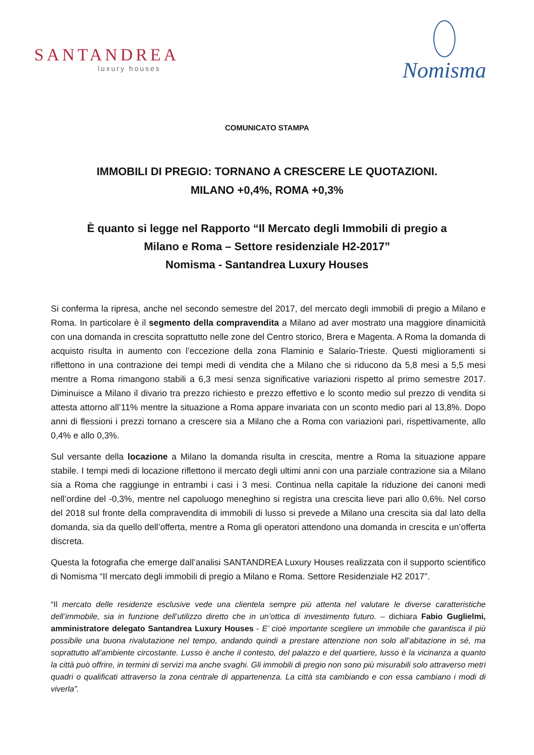SANTANDREA
luxury houses
Nomisma
COMUNICATO STAMPA
IMMOBILI DI PREGIO: TORNANO A CRESCERE LE QUOTAZIONI.
MILANO +0,4%, ROMA +0,3%
È quanto si legge nel Rapporto “Il Mercato degli Immobili di pregio a
Milano e Roma – Settore residenziale H2-2017”
Nomisma - Santandrea Luxury Houses
Si conferma la ripresa, anche nel secondo semestre del 2017, del mercato degli immobili di pregio a Milano e Roma. In particolare è il segmento della compravendita a Milano ad aver mostrato una maggiore dinamicità con una domanda in crescita soprattutto nelle zone del Centro storico, Brera e Magenta. A Roma la domanda di acquisto risulta in aumento con l’eccezione della zona Flaminio e Salario-Trieste. Questi miglioramenti si riflettono in una contrazione dei tempi medi di vendita che a Milano che si riducono da 5,8 mesi a 5,5 mesi mentre a Roma rimangono stabili a 6,3 mesi senza significative variazioni rispetto al primo semestre 2017. Diminuisce a Milano il divario tra prezzo richiesto e prezzo effettivo e lo sconto medio sul prezzo di vendita si attesta attorno all’11% mentre la situazione a Roma appare invariata con un sconto medio pari al 13,8%. Dopo anni di flessioni i prezzi tornano a crescere sia a Milano che a Roma con variazioni pari, rispettivamente, allo 0,4% e allo 0,3%.
Sul versante della locazione a Milano la domanda risulta in crescita, mentre a Roma la situazione appare stabile. I tempi medi di locazione riflettono il mercato degli ultimi anni con una parziale contrazione sia a Milano sia a Roma che raggiunge in entrambi i casi i 3 mesi. Continua nella capitale la riduzione dei canoni medi nell’ordine del -0,3%, mentre nel capoluogo meneghino si registra una crescita lieve pari allo 0,6%. Nel corso del 2018 sul fronte della compravendita di immobili di lusso si prevede a Milano una crescita sia dal lato della domanda, sia da quello dell’offerta, mentre a Roma gli operatori attendono una domanda in crescita e un’offerta discreta.
Questa la fotografia che emerge dall’analisi SANTANDREA Luxury Houses realizzata con il supporto scientifico di Nomisma “Il mercato degli immobili di pregio a Milano e Roma. Settore Residenziale H2 2017”.
“Il mercato delle residenze esclusive vede una clientela sempre più attenta nel valutare le diverse caratteristiche dell’immobile, sia in funzione dell’utilizzo diretto che in un’ottica di investimento futuro. – dichiara Fabio Guglielmi, amministratore delegato Santandrea Luxury Houses - E’ cioè importante scegliere un immobile che garantisca il più possibile una buona rivalutazione nel tempo, andando quindi a prestare attenzione non solo all’abitazione in sé, ma soprattutto all’ambiente circostante. Lusso è anche il contesto, del palazzo e del quartiere, lusso è la vicinanza a quanto la città può offrire, in termini di servizi ma anche svaghi. Gli immobili di pregio non sono più misurabili solo attraverso metri quadri o qualificati attraverso la zona centrale di appartenenza. La città sta cambiando e con essa cambiano i modi di viverla”.